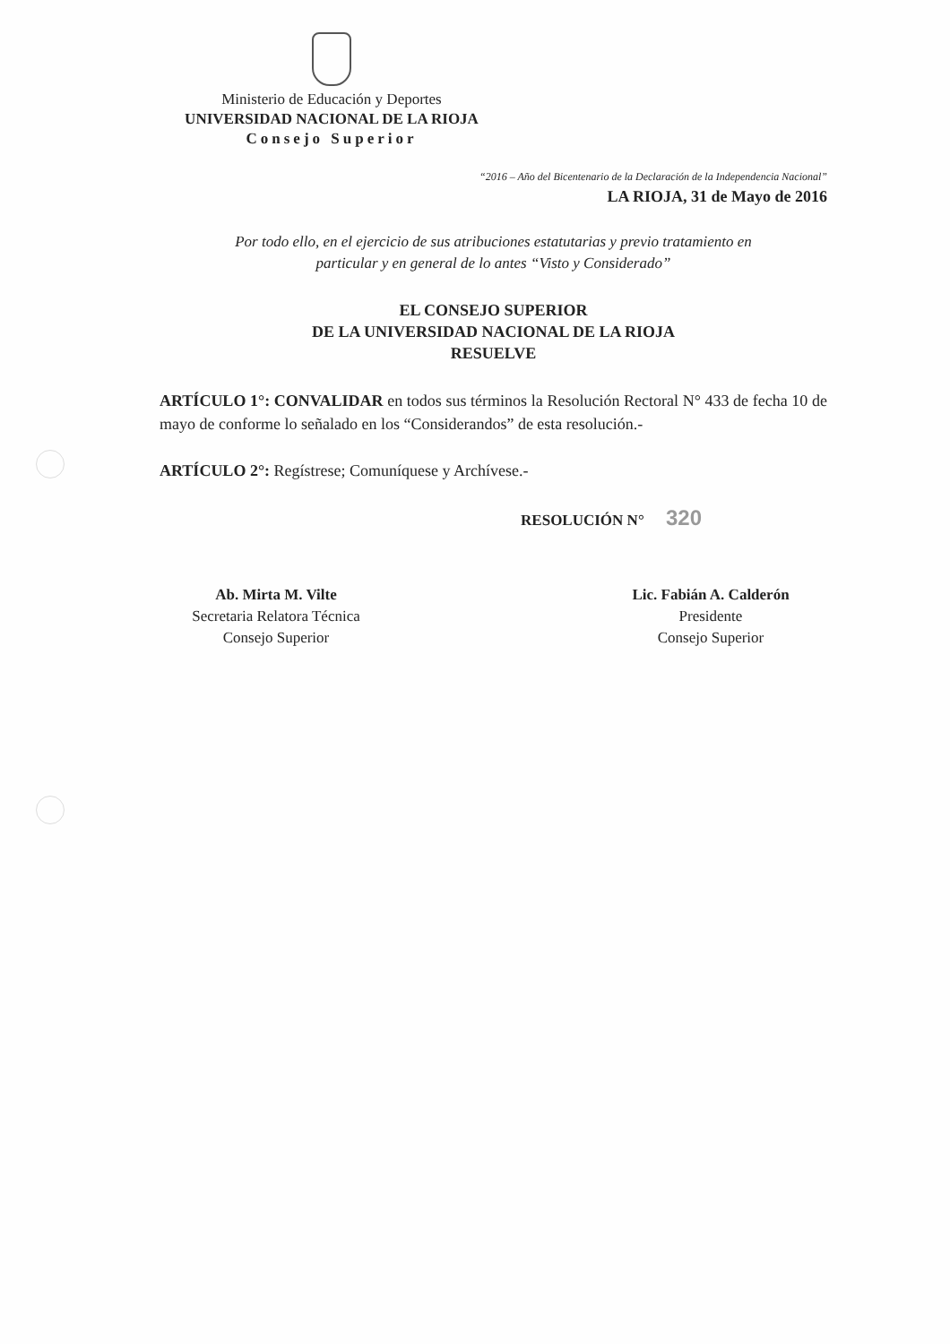Ministerio de Educación y Deportes
UNIVERSIDAD NACIONAL DE LA RIOJA
Consejo Superior
“2016 – Año del Bicentenario de la Declaración de la Independencia Nacional”
LA RIOJA, 31 de Mayo de 2016
Por todo ello, en el ejercicio de sus atribuciones estatutarias y previo tratamiento en
particular y en general de lo antes “Visto y Considerado”
EL CONSEJO SUPERIOR
DE LA UNIVERSIDAD NACIONAL DE LA RIOJA
RESUELVE
ARTÍCULO 1°: CONVALIDAR en todos sus términos la Resolución Rectoral N° 433 de fecha 10 de mayo de conforme lo señalado en los “Considerandos” de esta resolución.-
ARTÍCULO 2°: Regístrese; Comuníquese y Archívese.-
RESOLUCIÓN N° 320
Ab. Mirta M. Vilte
Secretaria Relatora Técnica
Consejo Superior
Lic. Fabián A. Calderón
Presidente
Consejo Superior